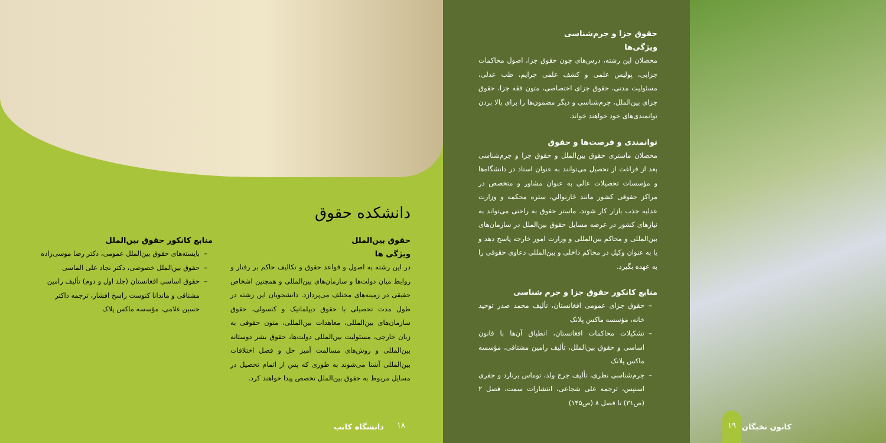دانشکده حقوق
حقوق بین‌الملل
ویژگی ها
در این رشته به اصول و قواعد حقوق و تکالیف حاکم بر رفتار و روابط میان دولت‌ها و سازمان‌های بین‌المللی و همچنین اشخاص حقیقی در زمینه‌های مختلف می‌پردازد. دانشجویان این رشته در طول مدت تحصیلی با حقوق دیپلماتیک و کنسولی، حقوق سازمان‌های بین‌المللی، معاهدات بین‌المللی، متون حقوقی به زبان خارجی، مسئولیت بین‌المللی دولت‌ها، حقوق بشر دوستانه بین‌المللی و روش‌های مسالمت آمیز حل و فصل اختلافات بین‌المللی آشنا می‌شوند به طوری که پس از اتمام تحصیل در مسایل مربوط به حقوق بین‌الملل تخصص پیدا خواهند کرد.
منابع کانکور حقوق بین‌الملل
بایسته‌های حقوق بین‌الملل عمومی، دکتر رضا موسی‌زاده
حقوق بین‌الملل خصوصی، دکتر نجاد علی الماسی
حقوق اساسی افغانستان (جلد اول و دوم) تألیف رامین مشتاقی و ماندانا کنوست راسخ افشار، ترجمه داکتر حسین غلامی، مؤسسه ماکس پلاک
۱۸
دانشگاه کاتب
حقوق جزا و جرم‌شناسی
ویژگی‌ها
محصلان این رشته، درس‌های چون حقوق جزا، اصول محاکمات جزایی، پولیس علمی و کشف علمی جرایم، طب عدلی، مسئولیت مدنی، حقوق جزای اختصاصی، متون فقه جزا، حقوق جزای بین‌الملل، جرم‌شناسی و دیگر مضمون‌ها را برای بالا بردن توانمندی‌های خود خواهند خواند.
توانمندی و فرصت‌ها و حقوق
محصلان ماستری حقوق بین‌الملل و حقوق جزا و جرم‌شناسی بعد از فراغت از تحصیل می‌توانند به عنوان استاد در دانشگاه‌ها و مؤسسات تحصیلات عالی به عنوان مشاور و متخصص در مراکز حقوقی کشور مانند څارنوالي، ستره محکمه و وزارت عدلیه جذب بازار کار شوند. ماستر حقوق به راحتی می‌تواند به نیازهای کشور در عرضه مسایل حقوق بین‌الملل در سازمان‌های بین‌المللی و محاکم بین‌المللی و وزارت امور خارجه پاسخ دهد و یا به عنوان وکیل در محاکم داخلی و بین‌المللی دعاوی حقوقی را به عهده بگیرد.
منابع کانکور حقوق جزا و جرم شناسی
حقوق جزای عمومی افغانستان، تألیف محمد صدر توحید خانه، مؤسسه ماکس پلانک
تشکیلات محاکمات افغانستان، انطباق آن‌ها با قانون اساسی و حقوق بین‌الملل، تألیف رامین مشتاقی، مؤسسه ماکس پلانک
جرم‌شناسی نظری، تألیف جرج ولد، توماس برنارد و جفری اسنپس، ترجمه علی شجاعی، انتشارات سمت، فصل ۲ (ص۳۱) تا فصل ۸ (ص۱۴۵)
۱۹
کانون نخبگان